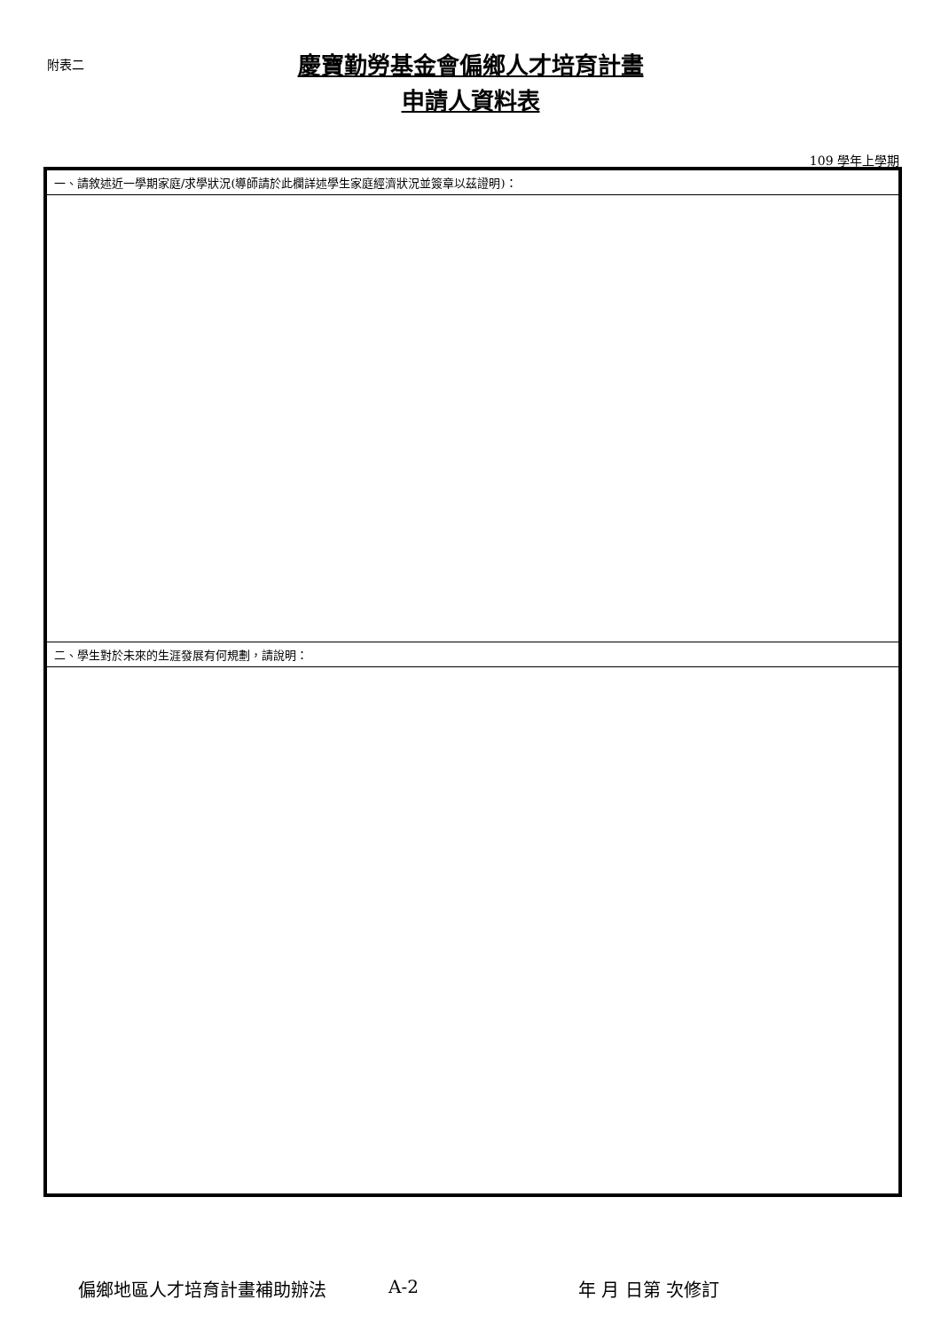附表二
慶寶勤勞基金會偏鄉人才培育計畫
申請人資料表
109 學年上學期
| 一、請敘述近一學期家庭/求學狀況(導師請於此欄詳述學生家庭經濟狀況並簽章以茲證明)： |
| 二、學生對於未來的生涯發展有何規劃，請說明： |
偏鄉地區人才培育計畫補助辦法 A-2 年 月 日第 次修訂